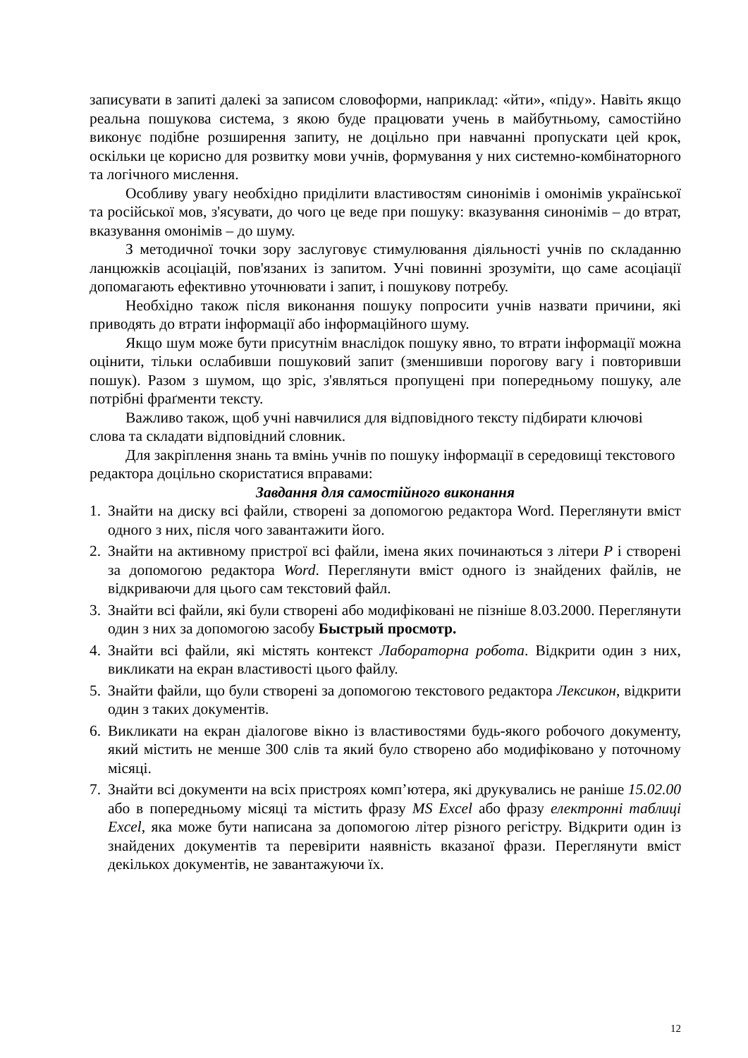записувати в запиті далекі за записом словоформи, наприклад: «йти», «піду». Навіть якщо реальна пошукова система, з якою буде працювати учень в майбутньому, самостійно виконує подібне розширення запиту, не доцільно при навчанні пропускати цей крок, оскільки це корисно для розвитку мови учнів, формування у них системно-комбінаторного та логічного мислення.
Особливу увагу необхідно приділити властивостям синонімів і омонімів української та російської мов, з'ясувати, до чого це веде при пошуку: вказування синонімів – до втрат, вказування омонімів – до шуму.
З методичної точки зору заслуговує стимулювання діяльності учнів по складанню ланцюжків асоціацій, пов'язаних із запитом. Учні повинні зрозуміти, що саме асоціації допомагають ефективно уточнювати і запит, і пошукову потребу.
Необхідно також після виконання пошуку попросити учнів назвати причини, які приводять до втрати інформації або інформаційного шуму.
Якщо шум може бути присутнім внаслідок пошуку явно, то втрати інформації можна оцінити, тільки ослабивши пошуковий запит (зменшивши порогову вагу і повторивши пошук). Разом з шумом, що зріс, з'являться пропущені при попередньому пошуку, але потрібні фраґменти тексту.
Важливо також, щоб учні навчилися для відповідного тексту підбирати ключові слова та складати відповідний словник.
Для закріплення знань та вмінь учнів по пошуку інформації в середовищі текстового редактора доцільно скористатися вправами:
Завдання для самостійного виконання
1. Знайти на диску всі файли, створені за допомогою редактора Word. Переглянути вміст одного з них, після чого завантажити його.
2. Знайти на активному пристрої всі файли, імена яких починаються з літери Р і створені за допомогою редактора Word. Переглянути вміст одного із знайдених файлів, не відкриваючи для цього сам текстовий файл.
3. Знайти всі файли, які були створені або модифіковані не пізніше 8.03.2000. Переглянути один з них за допомогою засобу Быстрый просмотр.
4. Знайти всі файли, які містять контекст Лабораторна робота. Відкрити один з них, викликати на екран властивості цього файлу.
5. Знайти файли, що були створені за допомогою текстового редактора Лексикон, відкрити один з таких документів.
6. Викликати на екран діалогове вікно із властивостями будь-якого робочого документу, який містить не менше 300 слів та який було створено або модифіковано у поточному місяці.
7. Знайти всі документи на всіх пристроях комп’ютера, які друкувались не раніше 15.02.00 або в попередньому місяці та містить фразу MS Excel або фразу електронні таблиці Excel, яка може бути написана за допомогою літер різного регістру. Відкрити один із знайдених документів та перевірити наявність вказаної фрази. Переглянути вміст декількох документів, не завантажуючи їх.
12